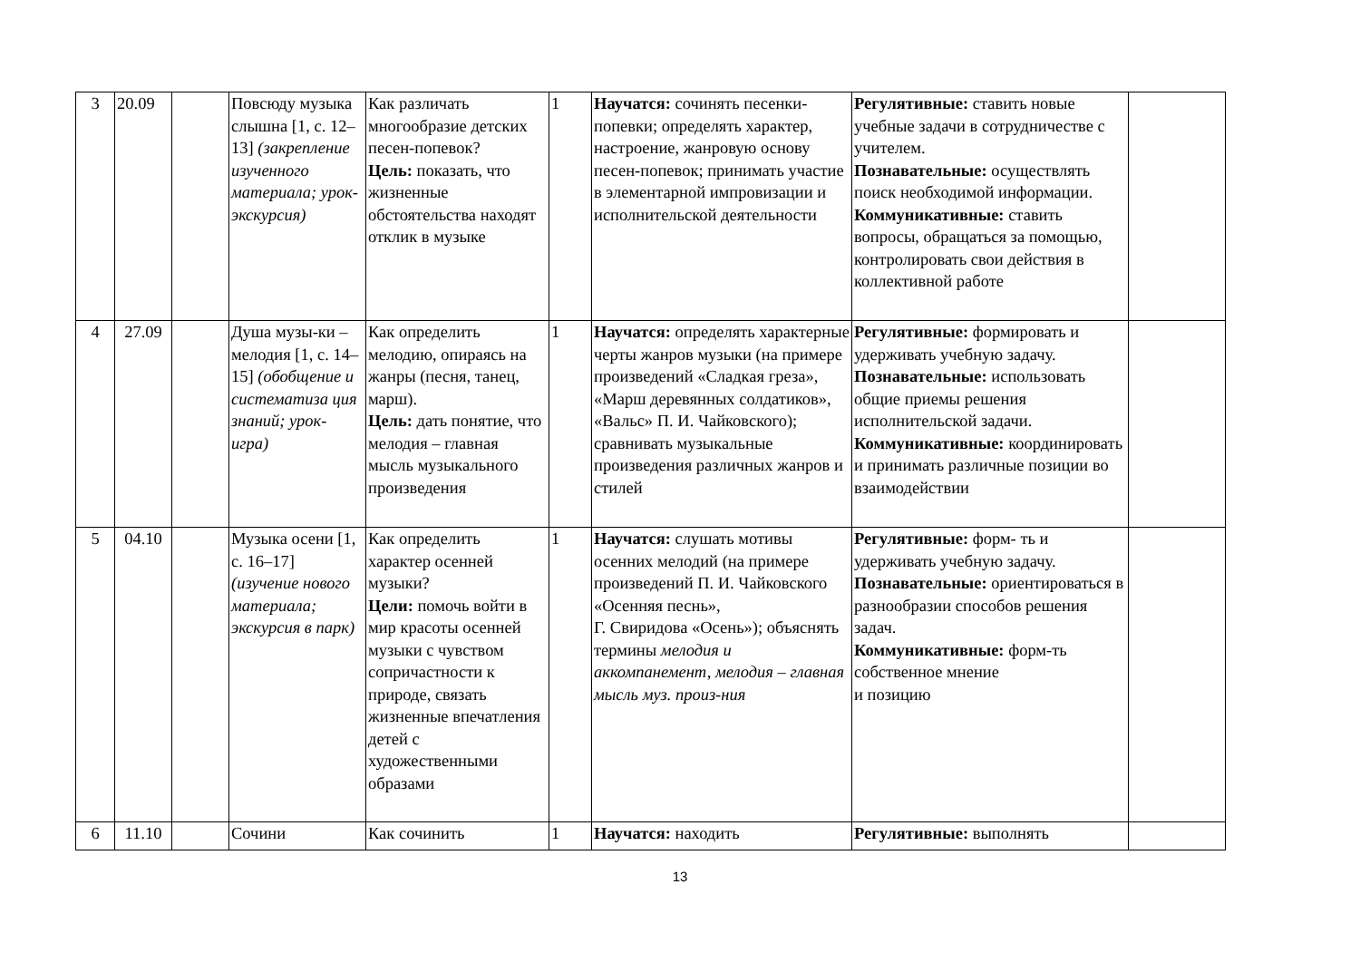| 3 | 20.09 | | Повсюду музыка слышна [1, с. 12–13] (закрепление изученного материала; урок-экскурсия) | Как различать многообразие детских песен-попевок? Цель: показать, что жизненные обстоятельства находят отклик в музыке | 1 | Научатся: сочинять песенки-попевки; определять характер, настроение, жанровую основу песен-попевок; принимать участие в элементарной импровизации и исполнительской деятельности | Регулятивные: ставить новые учебные задачи в сотрудничестве с учителем. Познавательные: осуществлять поиск необходимой информации. Коммуникативные: ставить вопросы, обращаться за помощью, контролировать свои действия в коллективной работе | |
| 4 | 27.09 | | Душа музы-ки – мелодия [1, с. 14–15] (обобщение и систематиза ция знаний; урок-игра) | Как определить мелодию, опираясь на жанры (песня, танец, марш). Цель: дать понятие, что мелодия – главная мысль музыкального произведения | 1 | Научатся: определять характерные черты жанров музыки (на примере произведений «Сладкая греза», «Марш деревянных солдатиков», «Вальс» П. И. Чайковского); сравнивать музыкальные произведения различных жанров и стилей | Регулятивные: формировать и удерживать учебную задачу. Познавательные: использовать общие приемы решения исполнительской задачи. Коммуникативные: координировать и принимать различные позиции во взаимодействии | |
| 5 | 04.10 | | Музыка осени [1, с. 16–17] (изучение нового материала; экскурсия в парк) | Как определить характер осенней музыки? Цели: помочь войти в мир красоты осенней музыки с чувством сопричастности к природе, связать жизненные впечатления детей с художественными образами | 1 | Научатся: слушать мотивы осенних мелодий (на примере произведений П. И. Чайковского «Осенняя песнь», Г. Свиридова «Осень»); объяснять термины мелодия и аккомпанемент, мелодия – главная мысль муз. произ-ния | Регулятивные: форм- ть и удерживать учебную задачу. Познавательные: ориентироваться в разнообразии способов решения задач. Коммуникативные: форм-ть собственное мнение и позицию | |
| 6 | 11.10 | | Сочини | Как сочинить | 1 | Научатся: находить | Регулятивные: выполнять | |
13